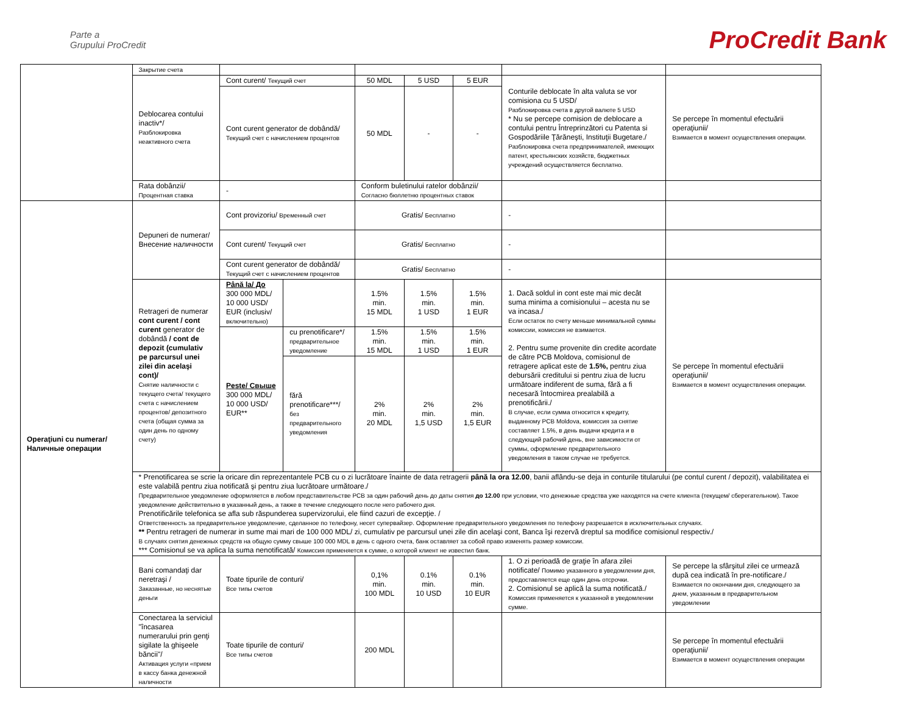Parte a
Grupului ProCredit
ProCredit Bank
| | Закрытие счета | | | | | | | |
| | Deblocarea contului inactiv*/ Разблокировка неактивного счета | Cont curent/ Текущий счет | | 50 MDL | 5 USD | 5 EUR | Conturile deblocate în alta valuta se vor comisiona cu 5 USD/ Разблокировка счета в другой валюте 5 USD * Nu se percepe comision de deblocare a contului pentru Întreprinzători cu Patenta si Gospodăriile Ţărăneşti, Instituţii Bugetare./ Разблокировка счета предпринимателей, имеющих патент, крестьянских хозяйств, бюджетных учреждений осуществляется бесплатно. | Se percepe în momentul efectuării operaţiunii/ Взимается в момент осуществления операции. |
| | | Cont curent generator de dobândă/ Текущий счет с начислением процентов | | 50 MDL | - | - | | |
| | Rata dobânzii/ Процентная ставка | - | | Conform buletinului ratelor dobânzii/ Согласно бюллетню процентных ставок | | | | |
| Operaţiuni cu numerar/ Наличные операции | Depuneri de numerar/ Внесение наличности | Cont provizoriu/ Временный счет | | Gratis/ Бесплатно | | | - | |
| | | Cont curent/ Текущий счет | | Gratis/ Бесплатно | | | - | |
| | | Cont curent generator de dobândă/ Текущий счет с начислением процентов | | Gratis/ Бесплатно | | | - | |
| | Retrageri de numerar cont curent / cont curent generator de dobândă / cont de depozit (cumulativ pe parcursul unei zilei din acelaşi cont)/ Снятие наличности с текущего счета/ текущего счета с начислением процентов/ депозитного счета (общая сумма за один день по одному счету) | Până la/ До 300 000 MDL/ 10 000 USD/ EUR (inclusiv/ включительно) | | 1.5% min. 15 MDL | 1.5% min. 1 USD | 1.5% min. 1 EUR | 1. Dacă soldul in cont este mai mic decât suma minima a comisionului – acesta nu se va incasa./ Если остаток по счету меньше минимальной суммы комиссии, комиссия не взимается. 2. Pentru sume provenite din credite acordate de către PCB Moldova, comisionul de retragere aplicat este de 1.5%, pentru ziua debursării creditului si pentru ziua de lucru următoare indiferent de suma, fără a fi necesară întocmirea prealabilă a prenotificării./ В случае, если сумма относится к кредиту, выданному PCB Moldova, комиссия за снятие составляет 1.5%, в день выдачи кредита и в следующий рабочий день, вне зависимости от суммы, оформление предварительного уведомления в таком случае не требуется. | Se percepe în momentul efectuării operaţiunii/ Взимается в момент осуществления операции. |
| | | Peste/ Свыше 300 000 MDL/ 10 000 USD/ EUR** | cu prenotificare*/ предварительное уведомление | 1.5% min. 15 MDL | 1.5% min. 1 USD | 1.5% min. 1 EUR | | |
| | | | fără prenotificare***/ без предварительного уведомления | 2% min. 20 MDL | 2% min. 1,5 USD | 2% min. 1,5 EUR | | |
| | * Prenotificarea se scrie la oricare din reprezentantele PCB cu o zi lucrătoare înainte de data retragerii până la ora 12.00 , banii aflându-se deja in conturile titularului (pe contul curent / depozit), valabilitatea ei este valabilă pentru ziua notificată şi pentru ziua lucrătoare următoare./ Предварительное уведомление оформляется в любом представительстве PCB за один рабочий день до даты снятия до 12.00 при условии, что денежные средства уже находятся на счете клиента (текущем/ сберегательном). Такое уведомление действительно в указанный день, а также в течение следующего после него рабочего дня. Prenotificările telefonica se afla sub răspunderea supervizorului, ele fiind cazuri de excepţie. / Ответственность за предварительное уведомление, сделанное по телефону, несет супервайзер. Оформление предварительного уведомления по телефону разрешается в исключительных случаях. ** Pentru retrageri de numerar in sume mai mari de 100 000 MDL/ zi, cumulativ pe parcursul unei zile din acelaşi cont, Banca îşi rezervă dreptul sa modifice comisionul respectiv./ В случаях снятия денежных средств на общую сумму свыше 100 000 MDL в день с одного счета, банк оставляет за собой право изменять размер комиссии. *** Comisionul se va aplica la suma nenotificată/ Комиссия применяется к сумме, о которой клиент не известил банк. | | | | | | | |
| | Bani comandaţi dar neretraşi / Заказанные, но неснятые деньги | Toate tipurile de conturi/ Все типы счетов | | 0,1% min. 100 MDL | 0.1% min. 10 USD | 0.1% min. 10 EUR | 1. O zi perioadă de graţie în afara zilei notificate/ Помимо указанного в уведомлении дня, предоставляется еще один день отсрочки. 2. Comisionul se aplică la suma notificată./ Комиссия применяется к указанной в уведомлении сумме. | Se percepe la sfârşitul zilei ce urmează după cea indicată în pre-notificare./ Взимается по окончании дня, следующего за днем, указанным в предварительном уведомлении |
| | Conectarea la serviciul "încasarea numerarului prin genţi sigilate la ghişeele băncii"/ Активация услуги «прием в кассу банка денежной наличности | Toate tipurile de conturi/ Все типы счетов | | 200 MDL | | | | Se percepe în momentul efectuării operaţiunii/ Взимается в момент осуществления операции |